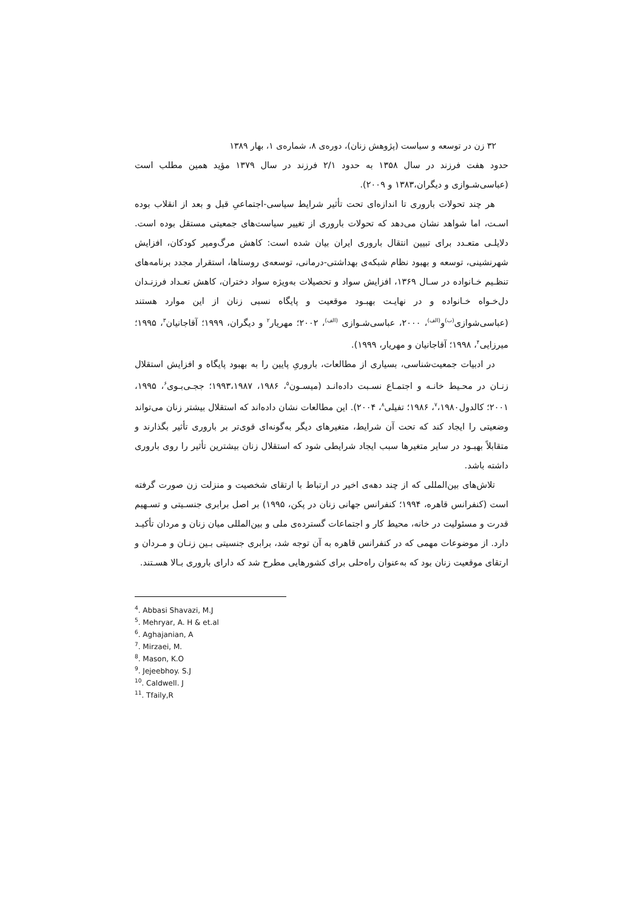۳۲ زن در توسعه و سیاست (پژوهش زنان)، دوره‌ی ۸، شماره‌ی ۱، بهار ۱۳۸۹
حدود هفت فرزند در سال ۱۳۵۸ به حدود ۲/۱ فرزند در سال ۱۳۷۹ مؤید همین مطلب است (عباسی‌شـوازی و دیگران،۱۳۸۳ و ۲۰۰۹).
هر چند تحولات باروری تا اندازه‌ای تحت تأثیر شرایط سیاسی-اجتماعیِ قبل و بعد از انقلاب بوده اسـت، اما شواهد نشان می‌دهد که تحولات باروری از تغییر سیاست‌های جمعیتی مستقل بوده است. دلایلـی متعـدد برای تبیین انتقال باروری ایران بیان شده است: کاهش مرگ‌ومیر کودکان، افزایش شهرنشینی، توسعه و بهبود نظام شبکه‌ی بهداشتی-درمانی، توسعه‌ی روستاها، استقرار مجدد برنامه‌های تنظـیم خـانواده در سـال ۱۳۶۹، افزایش سواد و تحصیلات به‌ویژه سواد دختران، کاهش تعـداد فرزنـدان دل‌خـواه خـانواده و در نهایـت بهبـود موقعیت و پایگاه نسبی زنان از این موارد هستند (عباسی‌شوازی<sup>(ب)</sup>و<sup>(الف)</sup>، ۲۰۰۰، عباسی‌شـوازی <sup>(الف)</sup>، ۲۰۰۲؛ مهریار<sup>۲</sup> و دیگران، ۱۹۹۹؛ آقاجانیان<sup>۳</sup>، ۱۹۹۵؛ میرزایی<sup>۴</sup>، ۱۹۹۸؛ آقاجانیان و مهریار، ۱۹۹۹).
در ادبیات جمعیت‌شناسی، بسیاری از مطالعات، باروریِ پایین را به بهبود پایگاه و افزایش استقلال زنـان در محـیط خانـه و اجتمـاع نسـبت داده‌انـد (میسـون<sup>۵</sup>، ۱۹۸۶، ۱۹۹۳،۱۹۸۷؛ ججـی‌بـوی<sup>۶</sup>، ۱۹۹۵، ۲۰۰۱؛ کالدول<sup>۷</sup>،۱۹۸۰، ۱۹۸۶؛ تفیلی<sup>۸</sup>، ۲۰۰۴). این مطالعات نشان داده‌اند که استقلال بیشتر زنان می‌تواند وضعیتی را ایجاد کند که تحت آن شرایط، متغیرهای دیگر به‌گونه‌ای قوی‌تر بر باروری تأثیر بگذارند و متقابلاً بهبـود در سایر متغیرها سبب ایجاد شرایطی شود که استقلال زنان بیشترین تأثیر را روی باروری داشته باشد.
تلاش‌های بین‌المللی که از چند دهه‌ی اخیر در ارتباط با ارتقای شخصیت و منزلت زن صورت گرفته است (کنفرانس قاهره، ۱۹۹۴؛ کنفرانس جهانی زنان در پکن، ۱۹۹۵) بر اصل برابری جنسـیتی و تسـهیم قدرت و مسئولیت در خانه، محیط کار و اجتماعات گسترده‌ی ملی و بین‌المللی میان زنان و مردان تأکیـد دارد. از موضوعات مهمی که در کنفرانس قاهره به آن توجه شد، برابری جنسیتی بـین زنـان و مـردان و ارتقای موقعیت زنان بود که به‌عنوان راه‌حلی برای کشورهایی مطرح شد که دارای باروری بـالا هسـتند.
<sup>4</sup>. Abbasi Shavazi, M.J
<sup>5</sup>. Mehryar, A. H & et.al
<sup>6</sup>. Aghajanian, A
<sup>7</sup>. Mirzaei, M.
<sup>8</sup>. Mason, K.O
<sup>9</sup>. Jejeebhoy. S.J
<sup>10</sup>. Caldwell. J
<sup>11</sup>. Tfaily,R